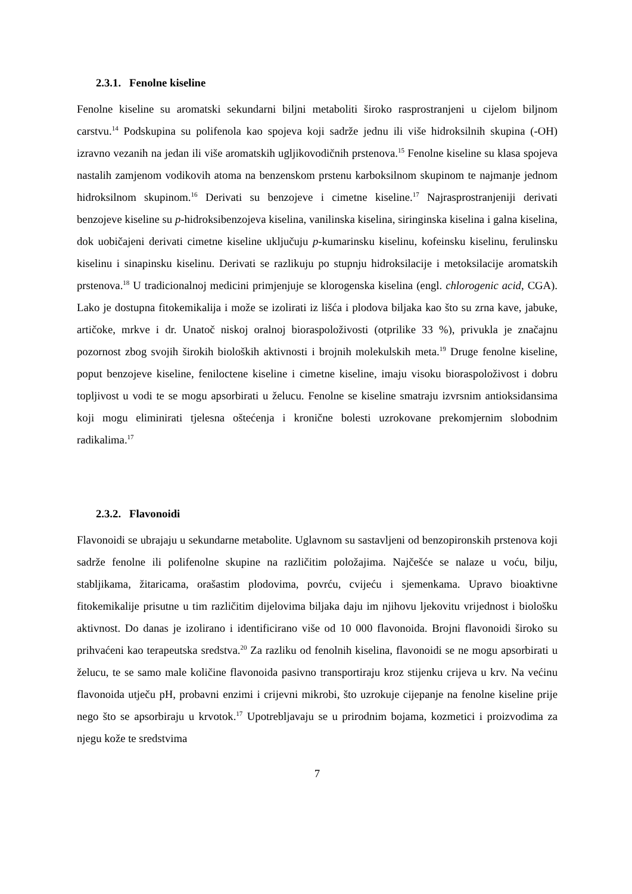2.3.1. Fenolne kiseline
Fenolne kiseline su aromatski sekundarni biljni metaboliti široko rasprostranjeni u cijelom biljnom carstvu.<sup>14</sup> Podskupina su polifenola kao spojeva koji sadrže jednu ili više hidroksilnih skupina (-OH) izravno vezanih na jedan ili više aromatskih ugljikovodičnih prstenova.<sup>15</sup> Fenolne kiseline su klasa spojeva nastalih zamjenom vodikovih atoma na benzenskom prstenu karboksilnom skupinom te najmanje jednom hidroksilnom skupinom.<sup>16</sup> Derivati su benzojeve i cimetne kiseline.<sup>17</sup> Najrasprostranjeniji derivati benzojeve kiseline su p-hidroksibenzojeva kiselina, vanilinska kiselina, siringinska kiselina i galna kiselina, dok uobičajeni derivati cimetne kiseline uključuju p-kumarinsku kiselinu, kofeinsku kiselinu, ferulinsku kiselinu i sinapinsku kiselinu. Derivati se razlikuju po stupnju hidroksilacije i metoksilacije aromatskih prstenova.<sup>18</sup> U tradicionalnoj medicini primjenjuje se klorogenska kiselina (engl. chlorogenic acid, CGA). Lako je dostupna fitokemikalija i može se izolirati iz lišća i plodova biljaka kao što su zrna kave, jabuke, artičoke, mrkve i dr. Unatoč niskoj oralnoj bioraspoloživosti (otprilike 33 %), privukla je značajnu pozornost zbog svojih širokih bioloških aktivnosti i brojnih molekulskih meta.<sup>19</sup> Druge fenolne kiseline, poput benzojeve kiseline, feniloctene kiseline i cimetne kiseline, imaju visoku bioraspoloživost i dobru topljivost u vodi te se mogu apsorbirati u želucu. Fenolne se kiseline smatraju izvrsnim antioksidansima koji mogu eliminirati tjelesna oštećenja i kronične bolesti uzrokovane prekomjernim slobodnim radikalima.<sup>17</sup>
2.3.2. Flavonoidi
Flavonoidi se ubrajaju u sekundarne metabolite. Uglavnom su sastavljeni od benzopironskih prstenova koji sadrže fenolne ili polifenolne skupine na različitim položajima. Najčešće se nalaze u voću, bilju, stabljikama, žitaricama, orašastim plodovima, povrću, cvijeću i sjemenkama. Upravo bioaktivne fitokemikalije prisutne u tim različitim dijelovima biljaka daju im njihovu ljekovitu vrijednost i biološku aktivnost. Do danas je izolirano i identificirano više od 10 000 flavonoida. Brojni flavonoidi široko su prihvaćeni kao terapeutska sredstva.<sup>20</sup> Za razliku od fenolnih kiselina, flavonoidi se ne mogu apsorbirati u želucu, te se samo male količine flavonoida pasivno transportiraju kroz stijenku crijeva u krv. Na većinu flavonoida utječu pH, probavni enzimi i crijevni mikrobi, što uzrokuje cijepanje na fenolne kiseline prije nego što se apsorbiraju u krvotok.<sup>17</sup> Upotrebljavaju se u prirodnim bojama, kozmetici i proizvodima za njegu kože te sredstvima
7